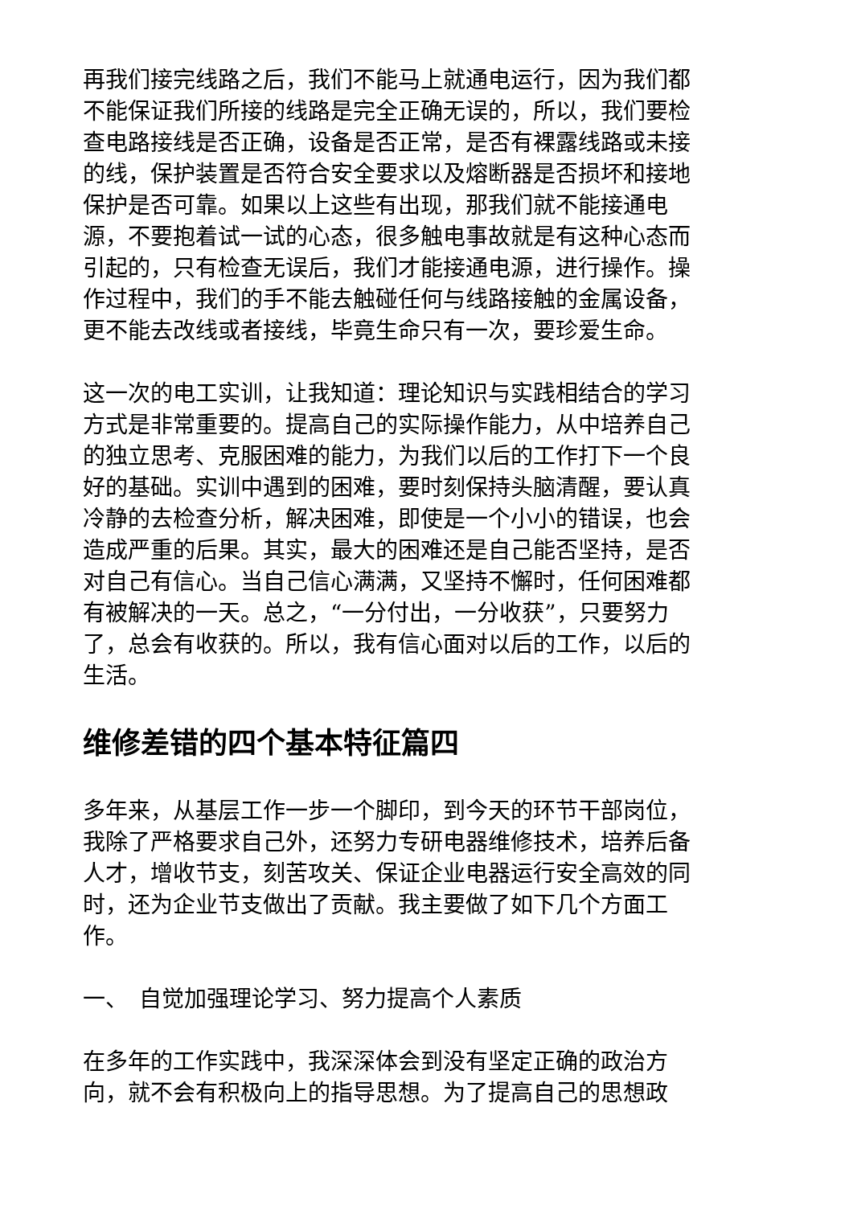再我们接完线路之后，我们不能马上就通电运行，因为我们都不能保证我们所接的线路是完全正确无误的，所以，我们要检查电路接线是否正确，设备是否正常，是否有裸露线路或未接的线，保护装置是否符合安全要求以及熔断器是否损坏和接地保护是否可靠。如果以上这些有出现，那我们就不能接通电源，不要抱着试一试的心态，很多触电事故就是有这种心态而引起的，只有检查无误后，我们才能接通电源，进行操作。操作过程中，我们的手不能去触碰任何与线路接触的金属设备，更不能去改线或者接线，毕竟生命只有一次，要珍爱生命。
这一次的电工实训，让我知道：理论知识与实践相结合的学习方式是非常重要的。提高自己的实际操作能力，从中培养自己的独立思考、克服困难的能力，为我们以后的工作打下一个良好的基础。实训中遇到的困难，要时刻保持头脑清醒，要认真冷静的去检查分析，解决困难，即使是一个小小的错误，也会造成严重的后果。其实，最大的困难还是自己能否坚持，是否对自己有信心。当自己信心满满，又坚持不懈时，任何困难都有被解决的一天。总之，“一分付出，一分收获”，只要努力了，总会有收获的。所以，我有信心面对以后的工作，以后的生活。
维修差错的四个基本特征篇四
多年来，从基层工作一步一个脚印，到今天的环节干部岗位，我除了严格要求自己外，还努力专研电器维修技术，培养后备人才，增收节支，刻苦攻关、保证企业电器运行安全高效的同时，还为企业节支做出了贡献。我主要做了如下几个方面工作。
一、　自觉加强理论学习、努力提高个人素质
在多年的工作实践中，我深深体会到没有坚定正确的政治方向，就不会有积极向上的指导思想。为了提高自己的思想政